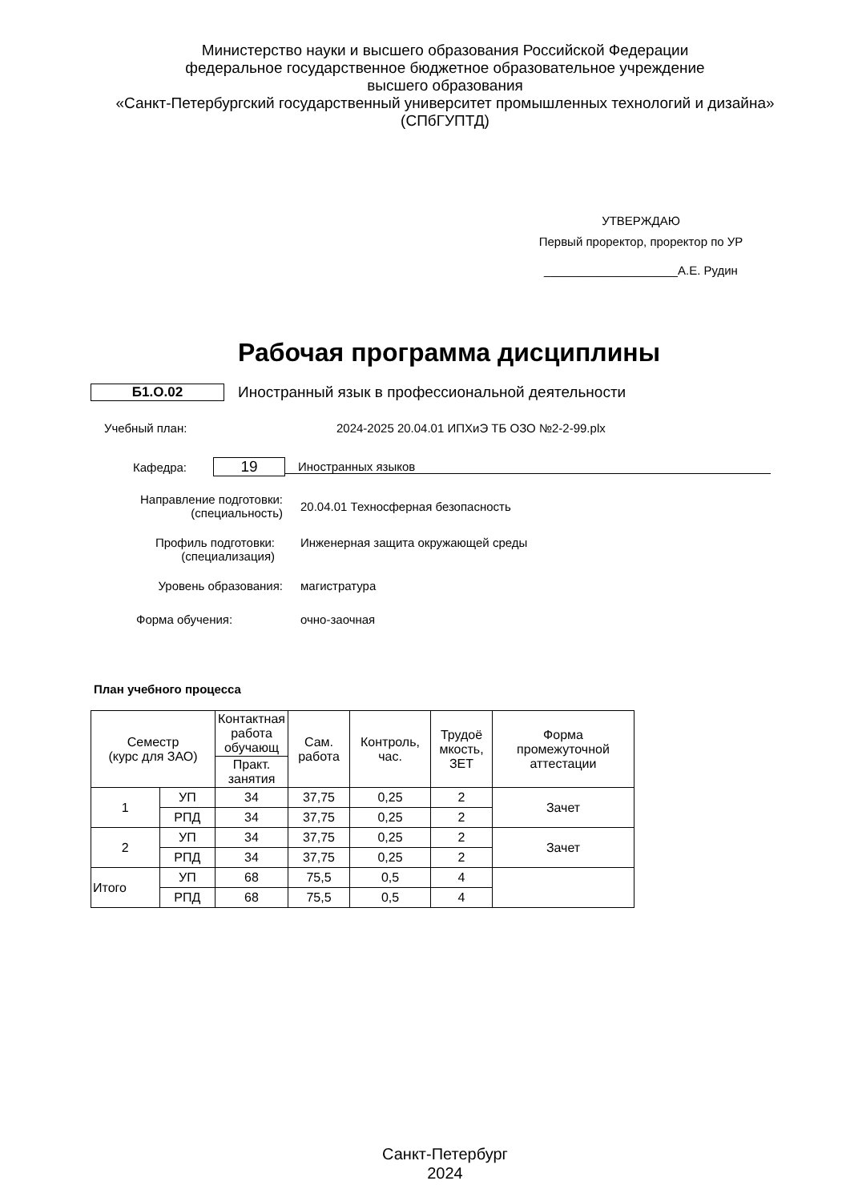Министерство науки и высшего образования Российской Федерации
федеральное государственное бюджетное образовательное учреждение
высшего образования
«Санкт-Петербургский государственный университет промышленных технологий и дизайна»
(СПбГУПТД)
УТВЕРЖДАЮ
Первый проректор, проректор по УР
____________________А.Е. Рудин
Рабочая программа дисциплины
Б1.О.02 Иностранный язык в профессиональной деятельности
Учебный план: 2024-2025 20.04.01 ИПХиЭ ТБ ОЗО №2-2-99.plx
Кафедра: 19 Иностранных языков
Направление подготовки:
(специальность)
20.04.01 Техносферная безопасность
Профиль подготовки:
(специализация)
Инженерная защита окружающей среды
Уровень образования: магистратура
Форма обучения: очно-заочная
План учебного процесса
| Семестр (курс для ЗАО) | | Контактная работа обучающ | Сам. работа | Контроль, час. | Трудоё мкость, ЗЕТ | Форма промежуточной аттестации |
| --- | --- | --- | --- | --- | --- | --- |
| | | Практ. занятия | | | | |
| 1 | УП | 34 | 37,75 | 0,25 | 2 | Зачет |
| | РПД | 34 | 37,75 | 0,25 | 2 | |
| 2 | УП | 34 | 37,75 | 0,25 | 2 | Зачет |
| | РПД | 34 | 37,75 | 0,25 | 2 | |
| Итого | УП | 68 | 75,5 | 0,5 | 4 | |
| | РПД | 68 | 75,5 | 0,5 | 4 | |
Санкт-Петербург
2024